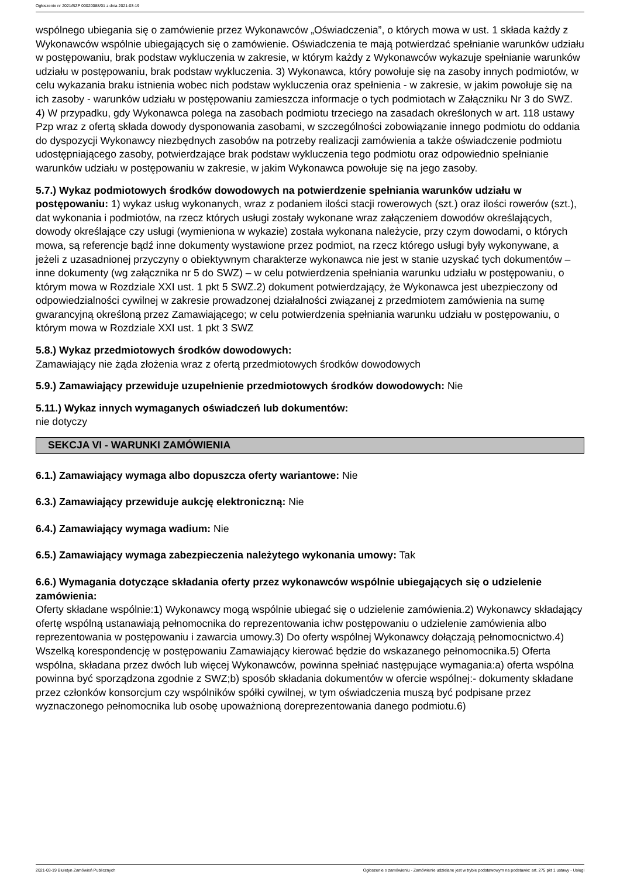Ogłoszenie nr 2021/BZP 00020088/01 z dnia 2021-03-19
wspólnego ubiegania się o zamówienie przez Wykonawców „Oświadczenia”, o których mowa w ust. 1 składa każdy z Wykonawców wspólnie ubiegających się o zamówienie. Oświadczenia te mają potwierdzać spełnianie warunków udziału w postępowaniu, brak podstaw wykluczenia w zakresie, w którym każdy z Wykonawców wykazuje spełnianie warunków udziału w postępowaniu, brak podstaw wykluczenia. 3) Wykonawca, który powołuje się na zasoby innych podmiotów, w celu wykazania braku istnienia wobec nich podstaw wykluczenia oraz spełnienia - w zakresie, w jakim powołuje się na ich zasoby - warunków udziału w postępowaniu zamieszcza informacje o tych podmiotach w Załączniku Nr 3 do SWZ. 4) W przypadku, gdy Wykonawca polega na zasobach podmiotu trzeciego na zasadach określonych w art. 118 ustawy Pzp wraz z ofertą składa dowody dysponowania zasobami, w szczególności zobowiązanie innego podmiotu do oddania do dyspozycji Wykonawcy niezbędnych zasobów na potrzeby realizacji zamówienia a także oświadczenie podmiotu udostępniającego zasoby, potwierdzające brak podstaw wykluczenia tego podmiotu oraz odpowiednio spełnianie warunków udziału w postępowaniu w zakresie, w jakim Wykonawca powołuje się na jego zasoby.
5.7.) Wykaz podmiotowych środków dowodowych na potwierdzenie spełniania warunków udziału w postępowaniu: 1) wykaz usług wykonanych, wraz z podaniem ilości stacji rowerowych (szt.) oraz ilości rowerów (szt.), dat wykonania i podmiotów, na rzecz których usługi zostały wykonane wraz załączeniem dowodów określających, dowody określające czy usługi (wymieniona w wykazie) została wykonana należycie, przy czym dowodami, o których mowa, są referencje bądź inne dokumenty wystawione przez podmiot, na rzecz którego usługi były wykonywane, a jeżeli z uzasadnionej przyczyny o obiektywnym charakterze wykonawca nie jest w stanie uzyskać tych dokumentów – inne dokumenty (wg załącznika nr 5 do SWZ) – w celu potwierdzenia spełniania warunku udziału w postępowaniu, o którym mowa w Rozdziale XXI ust. 1 pkt 5 SWZ.2) dokument potwierdzający, że Wykonawca jest ubezpieczony od odpowiedzialności cywilnej w zakresie prowadzonej działalności związanej z przedmiotem zamówienia na sumę gwarancyjną określoną przez Zamawiającego; w celu potwierdzenia spełniania warunku udziału w postępowaniu, o którym mowa w Rozdziale XXI ust. 1 pkt 3 SWZ
5.8.) Wykaz przedmiotowych środków dowodowych:
Zamawiający nie żąda złożenia wraz z ofertą przedmiotowych środków dowodowych
5.9.) Zamawiający przewiduje uzupełnienie przedmiotowych środków dowodowych: Nie
5.11.) Wykaz innych wymaganych oświadczeń lub dokumentów:
nie dotyczy
SEKCJA VI - WARUNKI ZAMÓWIENIA
6.1.) Zamawiający wymaga albo dopuszcza oferty wariantowe: Nie
6.3.) Zamawiający przewiduje aukcję elektroniczną: Nie
6.4.) Zamawiający wymaga wadium: Nie
6.5.) Zamawiający wymaga zabezpieczenia należytego wykonania umowy: Tak
6.6.) Wymagania dotyczące składania oferty przez wykonawców wspólnie ubiegających się o udzielenie zamówienia:
Oferty składane wspólnie:1) Wykonawcy mogą wspólnie ubiegać się o udzielenie zamówienia.2) Wykonawcy składający ofertę wspólną ustanawiają pełnomocnika do reprezentowania ichw postępowaniu o udzielenie zamówienia albo reprezentowania w postępowaniu i zawarcia umowy.3) Do oferty wspólnej Wykonawcy dołączają pełnomocnictwo.4) Wszelką korespondencję w postępowaniu Zamawiający kierować będzie do wskazanego pełnomocnika.5) Oferta wspólna, składana przez dwóch lub więcej Wykonawców, powinna spełniać następujące wymagania:a) oferta wspólna powinna być sporządzona zgodnie z SWZ;b) sposób składania dokumentów w ofercie wspólnej:- dokumenty składane przez członków konsorcjum czy wspólników spółki cywilnej, w tym oświadczenia muszą być podpisane przez wyznaczonego pełnomocnika lub osobę upoważnioną doreprezentowania danego podmiotu.6)
2021-03-19 Biuletyn Zamówień Publicznych Ogłoszenie o zamówieniu - Zamówienie udzielane jest w trybie podstawowym na podstawie: art. 275 pkt 1 ustawy - Usługi